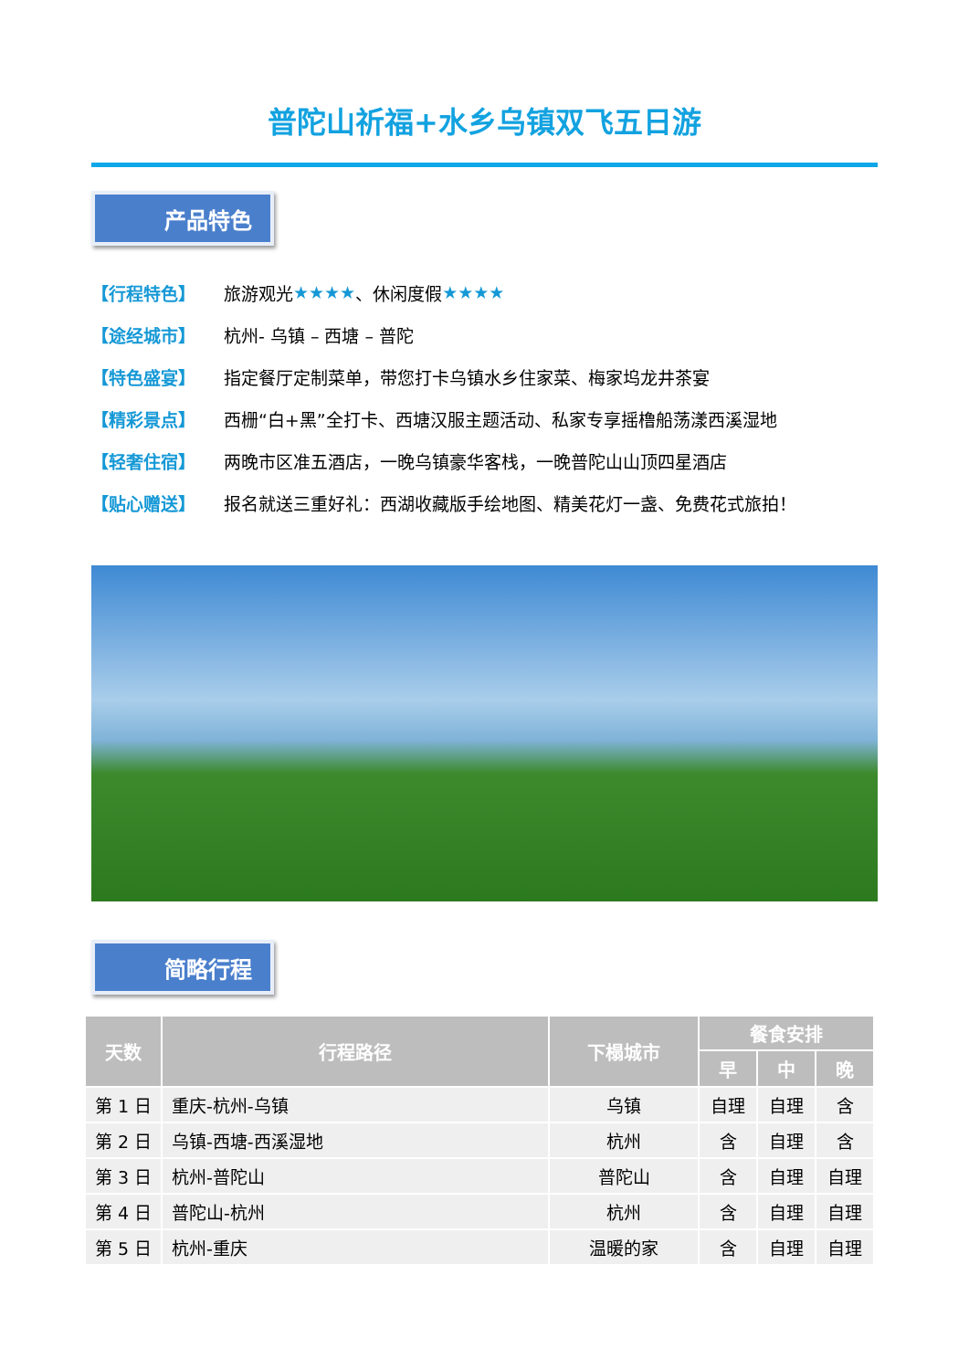普陀山祈福+水乡乌镇双飞五日游
产品特色
【行程特色】 旅游观光 ★★★★ 、休闲度假 ★★★★
【途经城市】 杭州- 乌镇 – 西塘 – 普陀
【特色盛宴】 指定餐厅定制菜单，带您打卡乌镇水乡住家菜、梅家坞龙井茶宴
【精彩景点】 西栅“白+黑”全打卡、西塘汉服主题活动、私家专享摇橹船荡漾西溪湿地
【轻奢住宿】 两晚市区准五酒店，一晚乌镇豪华客栈，一晚普陀山山顶四星酒店
【贴心赠送】 报名就送三重好礼：西湖收藏版手绘地图、精美花灯一盏、免费花式旅拍！
简略行程
| 天数 | 行程路径 | 下榻城市 | 餐食安排 | | |
| --- | --- | --- | --- | --- | --- |
| | | | 早 | 中 | 晚 |
| 第 1 日 | 重庆-杭州-乌镇 | 乌镇 | 自理 | 自理 | 含 |
| 第 2 日 | 乌镇-西塘-西溪湿地 | 杭州 | 含 | 自理 | 含 |
| 第 3 日 | 杭州-普陀山 | 普陀山 | 含 | 自理 | 自理 |
| 第 4 日 | 普陀山-杭州 | 杭州 | 含 | 自理 | 自理 |
| 第 5 日 | 杭州-重庆 | 温暖的家 | 含 | 自理 | 自理 |